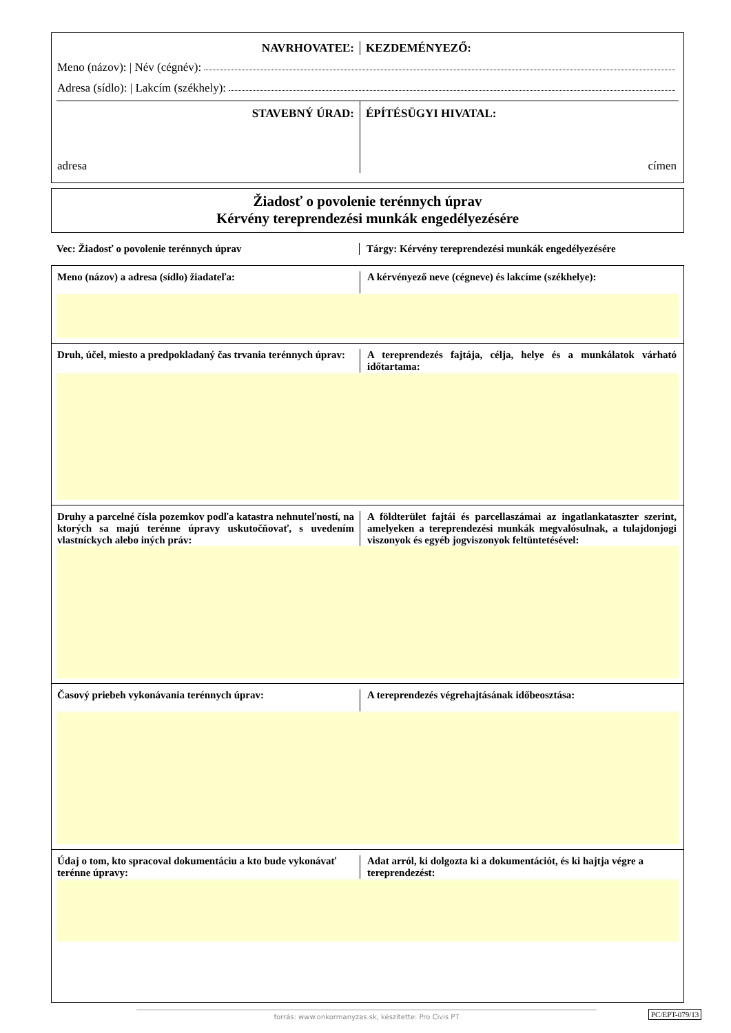NAVRHOVATEĽ: KEZDEMÉNYEZŐ:
Meno (názov): | Név (cégnév):
Adresa (sídlo): | Lakcím (székhely):
STAVEBNÝ ÚRAD:
adresa
ÉPÍTÉSÜGYI HIVATAL:
címen
Žiadosť o povolenie terénnych úprav
Kérvény tereprendezési munkák engedélyezésére
Vec: Žiadosť o povolenie terénnych úprav Tárgy: Kérvény tereprendezési munkák engedélyezésére
Meno (názov) a adresa (sídlo) žiadateľa:
A kérvényező neve (cégneve) és lakcíme (székhelye):
Druh, účel, miesto a predpokladaný čas trvania terénnych úprav:
A tereprendezés fajtája, célja, helye és a munkálatok várható időtartama:
Druhy a parcelné čísla pozemkov podľa katastra nehnuteľností, na ktorých sa majú terénne úpravy uskutočňovať, s uvedením vlastníckych alebo iných práv:
A földterület fajtái és parcellaszámai az ingatlankataszter szerint, amelyeken a tereprendezési munkák megvalósulnak, a tulajdonjogi viszonyok és egyéb jogviszonyok feltüntetésével:
Časový priebeh vykonávania terénnych úprav:
A tereprendezés végrehajtásának időbeosztása:
Údaj o tom, kto spracoval dokumentáciu a kto bude vykonávať terénne úpravy:
Adat arról, ki dolgozta ki a dokumentációt, és ki hajtja végre a tereprendezést:
forrás: www.onkormanyzas.sk, készítette: Pro Civis PT PC/EPT-079/13